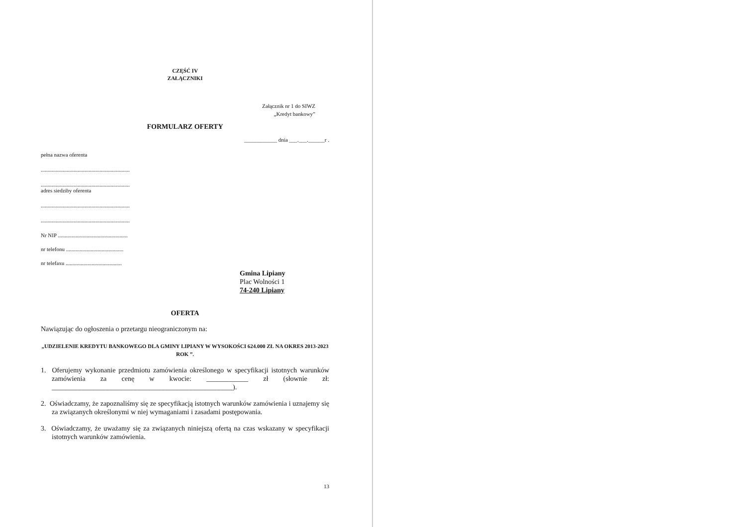CZĘŚĆ IV
ZAŁĄCZNIKI
Załącznik nr 1 do SIWZ
„Kredyt bankowy”
FORMULARZ OFERTY
____________ dnia ___.___.______r .
pełna nazwa oferenta
.................................................................
.................................................................
adres siedziby oferenta
.................................................................
.................................................................
Nr NIP ...................................................
nr telefonu ..........................................
nr telefaxu .........................................
Gmina Lipiany
Plac Wolności 1
74-240 Lipiany
OFERTA
Nawiązując do ogłoszenia o przetargu nieograniczonym na:
„UDZIELENIE KREDYTU BANKOWEGO DLA GMINY LIPIANY W WYSOKOŚCI 624.000 ZŁ NA OKRES 2013-2023 ROK ”.
1. Oferujemy wykonanie przedmiotu zamówienia określonego w specyfikacji istotnych warunków zamówienia za cenę w kwocie: ____________ zł (słownie zł: ____________________________________________________).
2. Oświadczamy, że zapoznaliśmy się ze specyfikacją istotnych warunków zamówienia i uznajemy się za związanych określonymi w niej wymaganiami i zasadami postępowania.
3. Oświadczamy, że uważamy się za związanych niniejszą ofertą na czas wskazany w specyfikacji istotnych warunków zamówienia.
13